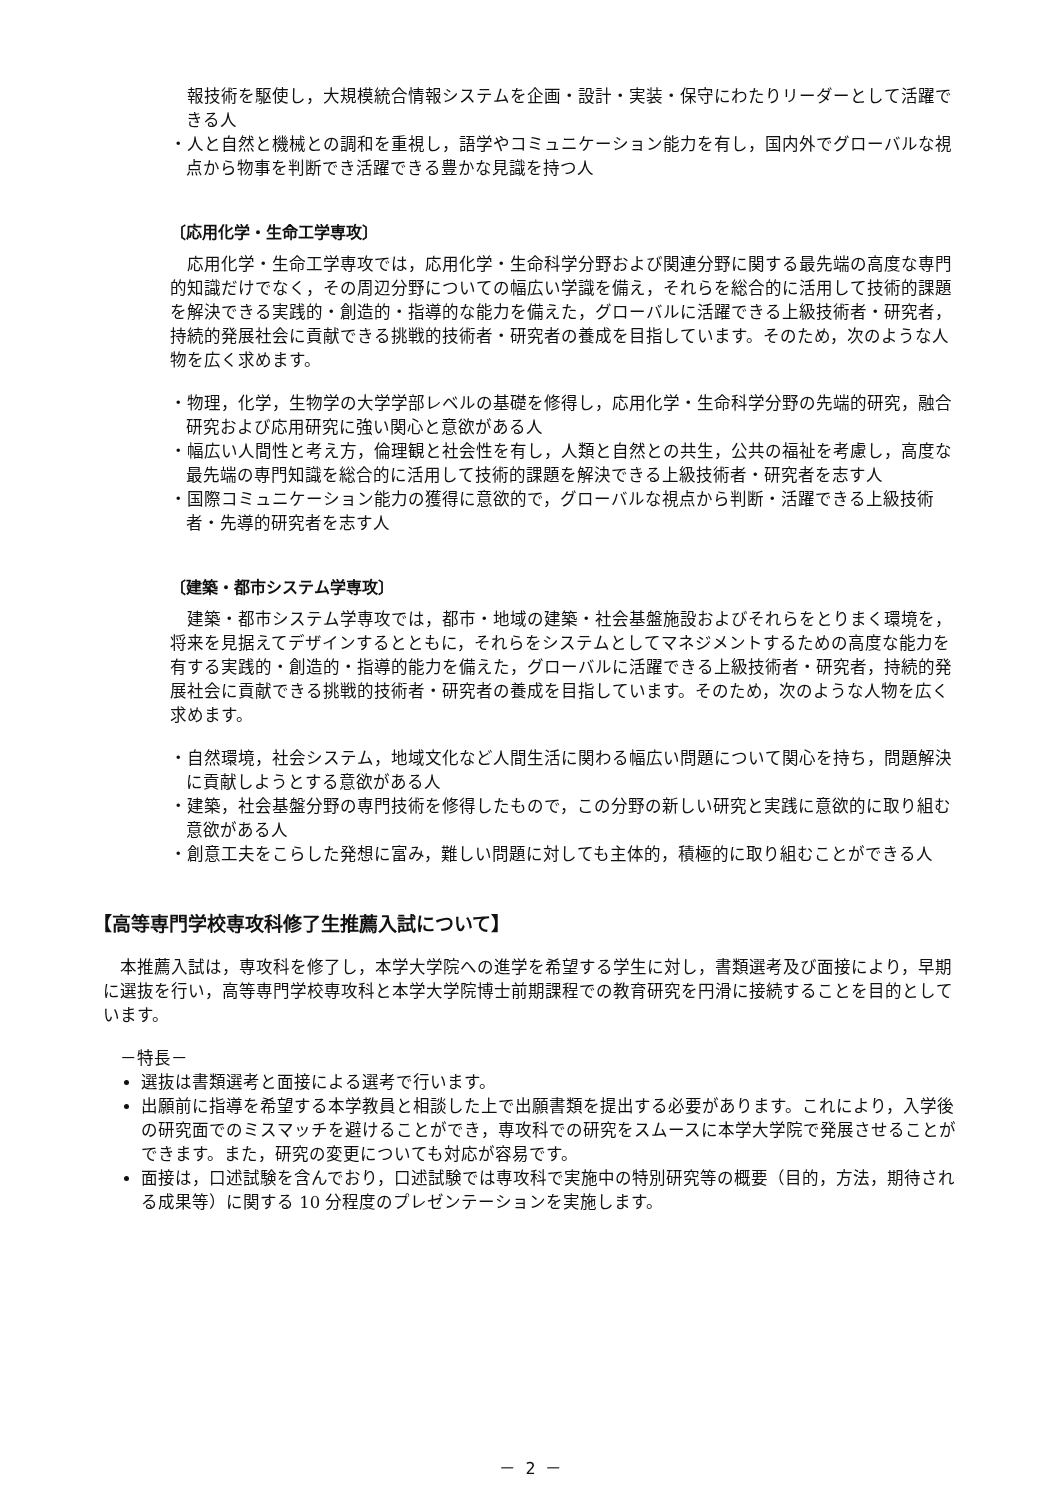報技術を駆使し，大規模統合情報システムを企画・設計・実装・保守にわたりリーダーとして活躍できる人
・人と自然と機械との調和を重視し，語学やコミュニケーション能力を有し，国内外でグローバルな視点から物事を判断でき活躍できる豊かな見識を持つ人
〔応用化学・生命工学専攻〕
応用化学・生命工学専攻では，応用化学・生命科学分野および関連分野に関する最先端の高度な専門的知識だけでなく，その周辺分野についての幅広い学識を備え，それらを総合的に活用して技術的課題を解決できる実践的・創造的・指導的な能力を備えた，グローバルに活躍できる上級技術者・研究者，持続的発展社会に貢献できる挑戦的技術者・研究者の養成を目指しています。そのため，次のような人物を広く求めます。
・物理，化学，生物学の大学学部レベルの基礎を修得し，応用化学・生命科学分野の先端的研究，融合研究および応用研究に強い関心と意欲がある人
・幅広い人間性と考え方，倫理観と社会性を有し，人類と自然との共生，公共の福祉を考慮し，高度な最先端の専門知識を総合的に活用して技術的課題を解決できる上級技術者・研究者を志す人
・国際コミュニケーション能力の獲得に意欲的で，グローバルな視点から判断・活躍できる上級技術者・先導的研究者を志す人
〔建築・都市システム学専攻〕
建築・都市システム学専攻では，都市・地域の建築・社会基盤施設およびそれらをとりまく環境を，将来を見据えてデザインするとともに，それらをシステムとしてマネジメントするための高度な能力を有する実践的・創造的・指導的能力を備えた，グローバルに活躍できる上級技術者・研究者，持続的発展社会に貢献できる挑戦的技術者・研究者の養成を目指しています。そのため，次のような人物を広く求めます。
・自然環境，社会システム，地域文化など人間生活に関わる幅広い問題について関心を持ち，問題解決に貢献しようとする意欲がある人
・建築，社会基盤分野の専門技術を修得したもので，この分野の新しい研究と実践に意欲的に取り組む意欲がある人
・創意工夫をこらした発想に富み，難しい問題に対しても主体的，積極的に取り組むことができる人
【高等専門学校専攻科修了生推薦入試について】
本推薦入試は，専攻科を修了し，本学大学院への進学を希望する学生に対し，書類選考及び面接により，早期に選抜を行い，高等専門学校専攻科と本学大学院博士前期課程での教育研究を円滑に接続することを目的としています。
　－特長－
選抜は書類選考と面接による選考で行います。
出願前に指導を希望する本学教員と相談した上で出願書類を提出する必要があります。これにより，入学後の研究面でのミスマッチを避けることができ，専攻科での研究をスムースに本学大学院で発展させることができます。また，研究の変更についても対応が容易です。
面接は，口述試験を含んでおり，口述試験では専攻科で実施中の特別研究等の概要（目的，方法，期待される成果等）に関する 10 分程度のプレゼンテーションを実施します。
－ 2 －